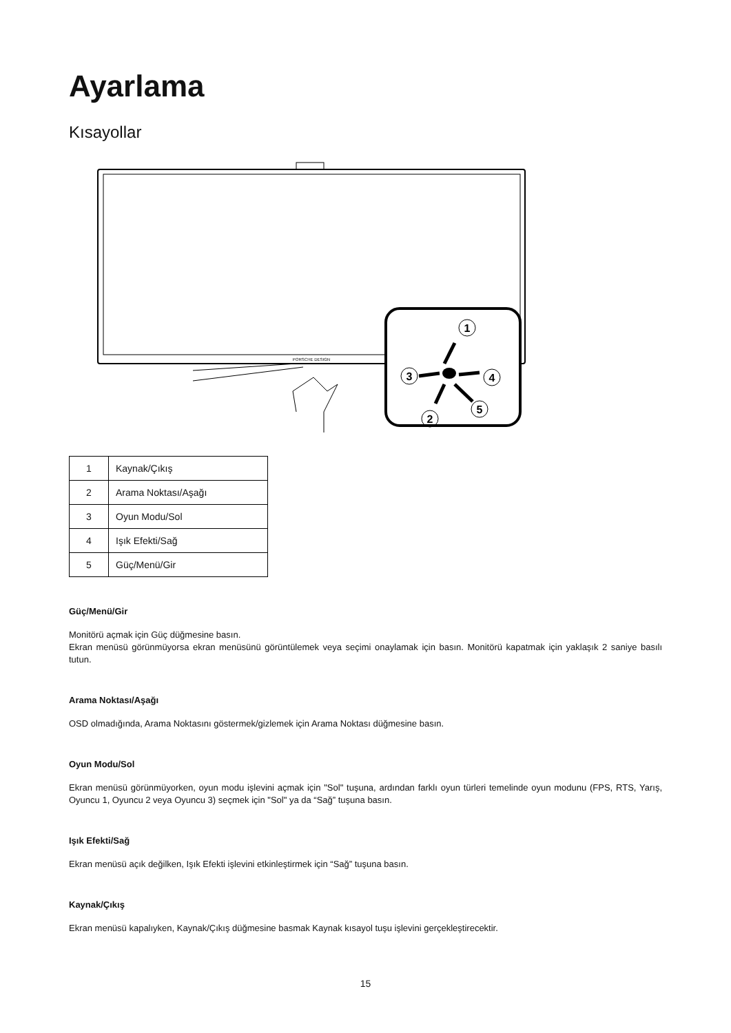Ayarlama
Kısayollar
PORSCHE DESIGN
1
3
4
2
5
| 1 | Kaynak/Çıkış |
| 2 | Arama Noktası/Aşağı |
| 3 | Oyun Modu/Sol |
| 4 | Işık Efekti/Sağ |
| 5 | Güç/Menü/Gir |
Güç/Menü/Gir
Monitörü açmak için Güç düğmesine basın.
Ekran menüsü görünmüyorsa ekran menüsünü görüntülemek veya seçimi onaylamak için basın. Monitörü kapatmak için yaklaşık 2 saniye basılı tutun.
Arama Noktası/Aşağı
OSD olmadığında, Arama Noktasını göstermek/gizlemek için Arama Noktası düğmesine basın.
Oyun Modu/Sol
Ekran menüsü görünmüyorken, oyun modu işlevini açmak için "Sol" tuşuna, ardından farklı oyun türleri temelinde oyun modunu (FPS, RTS, Yarış, Oyuncu 1, Oyuncu 2 veya Oyuncu 3) seçmek için "Sol" ya da “Sağ” tuşuna basın.
Işık Efekti/Sağ
Ekran menüsü açık değilken, Işık Efekti işlevini etkinleştirmek için “Sağ” tuşuna basın.
Kaynak/Çıkış
Ekran menüsü kapalıyken, Kaynak/Çıkış düğmesine basmak Kaynak kısayol tuşu işlevini gerçekleştirecektir.
15